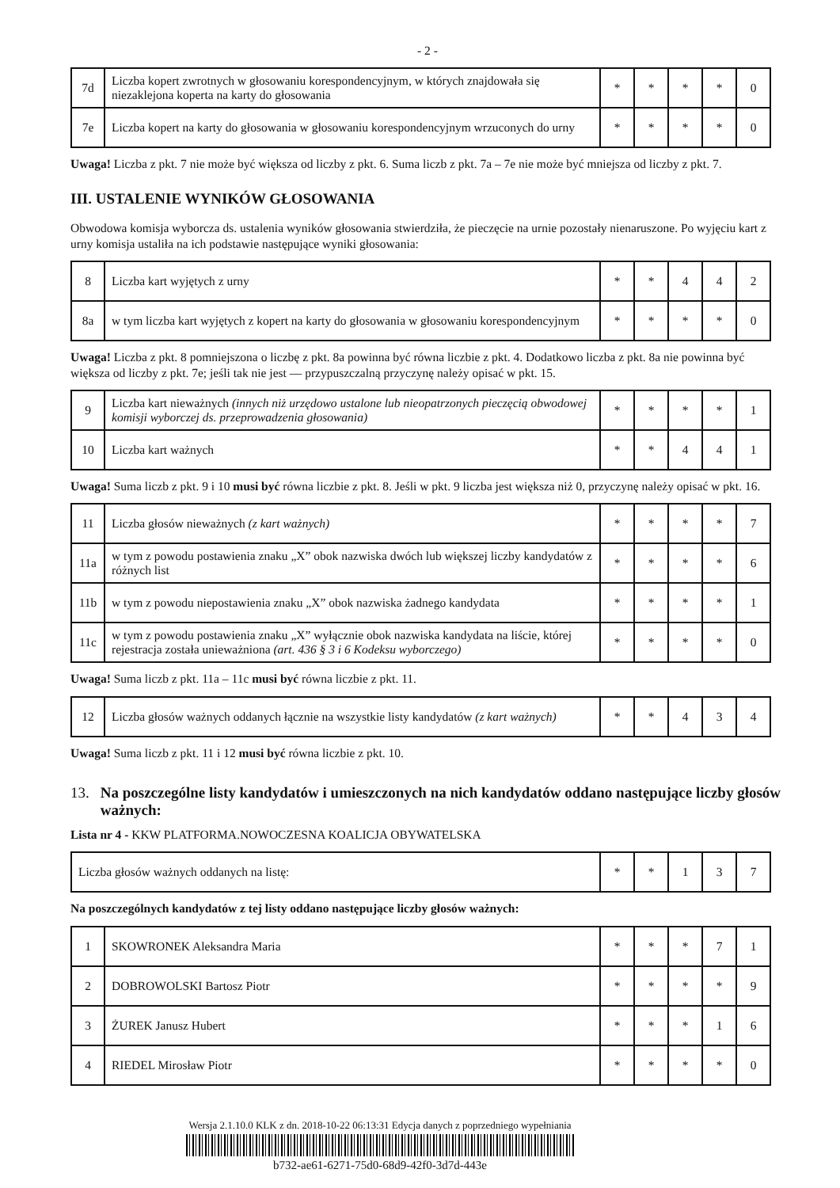- 2 -
| 7d | Liczba kopert zwrotnych w głosowaniu korespondencyjnym, w których znajdowała się niezaklejona koperta na karty do głosowania | * | * | * | * | 0 |
| 7e | Liczba kopert na karty do głosowania w głosowaniu korespondencyjnym wrzuconych do urny | * | * | * | * | 0 |
Uwaga! Liczba z pkt. 7 nie może być większa od liczby z pkt. 6. Suma liczb z pkt. 7a – 7e nie może być mniejsza od liczby z pkt. 7.
III. USTALENIE WYNIKÓW GŁOSOWANIA
Obwodowa komisja wyborcza ds. ustalenia wyników głosowania stwierdziła, że pieczęcie na urnie pozostały nienaruszone. Po wyjęciu kart z urny komisja ustaliła na ich podstawie następujące wyniki głosowania:
| 8 | Liczba kart wyjętych z urny | * | * | 4 | 4 | 2 |
| 8a | w tym liczba kart wyjętych z kopert na karty do głosowania w głosowaniu korespondencyjnym | * | * | * | * | 0 |
Uwaga! Liczba z pkt. 8 pomniejszona o liczbę z pkt. 8a powinna być równa liczbie z pkt. 4. Dodatkowo liczba z pkt. 8a nie powinna być większa od liczby z pkt. 7e; jeśli tak nie jest — przypuszczalną przyczynę należy opisać w pkt. 15.
| 9 | Liczba kart nieważnych (innych niż urzędowo ustalone lub nieopatrzonych pieczęcią obwodowej komisji wyborczej ds. przeprowadzenia głosowania) | * | * | * | * | 1 |
| 10 | Liczba kart ważnych | * | * | 4 | 4 | 1 |
Uwaga! Suma liczb z pkt. 9 i 10 musi być równa liczbie z pkt. 8. Jeśli w pkt. 9 liczba jest większa niż 0, przyczynę należy opisać w pkt. 16.
| 11 | Liczba głosów nieważnych (z kart ważnych) | * | * | * | * | 7 |
| 11a | w tym z powodu postawienia znaku „X” obok nazwiska dwóch lub większej liczby kandydatów z różnych list | * | * | * | * | 6 |
| 11b | w tym z powodu niepostawienia znaku „X” obok nazwiska żadnego kandydata | * | * | * | * | 1 |
| 11c | w tym z powodu postawienia znaku „X” wyłącznie obok nazwiska kandydata na liście, której rejestracja została unieważniona (art. 436 § 3 i 6 Kodeksu wyborczego) | * | * | * | * | 0 |
Uwaga! Suma liczb z pkt. 11a – 11c musi być równa liczbie z pkt. 11.
| 12 | Liczba głosów ważnych oddanych łącznie na wszystkie listy kandydatów (z kart ważnych) | * | * | 4 | 3 | 4 |
Uwaga! Suma liczb z pkt. 11 i 12 musi być równa liczbie z pkt. 10.
13. Na poszczególne listy kandydatów i umieszczonych na nich kandydatów oddano następujące liczby głosów ważnych:
Lista nr 4 - KKW PLATFORMA.NOWOCZESNA KOALICJA OBYWATELSKA
| Liczba głosów ważnych oddanych na listę: | * | * | 1 | 3 | 7 |
Na poszczególnych kandydatów z tej listy oddano następujące liczby głosów ważnych:
| 1 | SKOWRONEK Aleksandra Maria | * | * | * | 7 | 1 |
| 2 | DOBROWOLSKI Bartosz Piotr | * | * | * | * | 9 |
| 3 | ŻUREK Janusz Hubert | * | * | * | 1 | 6 |
| 4 | RIEDEL Mirosław Piotr | * | * | * | * | 0 |
Wersja 2.1.10.0 KLK z dn. 2018-10-22 06:13:31 Edycja danych z poprzedniego wypełniania
b732-ae61-6271-75d0-68d9-42f0-3d7d-443e